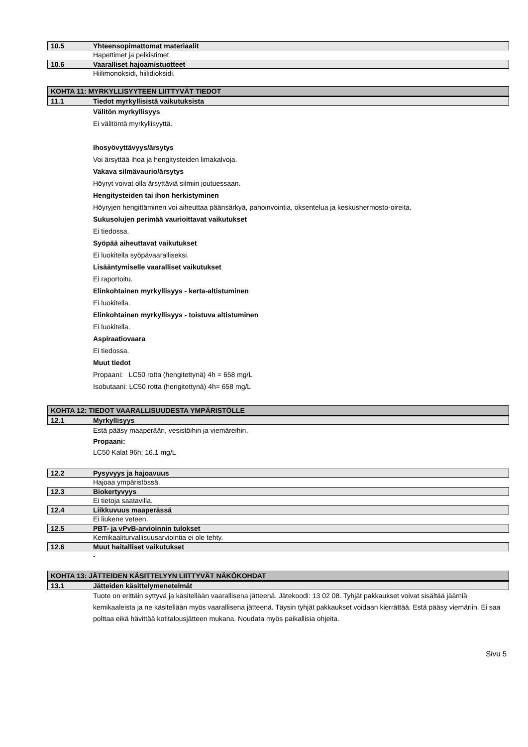10.5 Yhteensopimattomat materiaalit
Hapettimet ja pelkistimet.
10.6 Vaaralliset hajoamistuotteet
Hiilimonoksidi, hiilidioksidi.
KOHTA 11: MYRKYLLISYYTEEN LIITTYVÄT TIEDOT
11.1 Tiedot myrkyllisistä vaikutuksista
Välitön myrkyllisyys
Ei välitöntä myrkyllisyyttä.
Ihosyövyttävyys/ärsytys
Voi ärsyttää ihoa ja hengitysteiden limakalvoja.
Vakava silmävaurio/ärsytys
Höyryt voivat olla ärsyttäviä silmiin joutuessaan.
Hengitysteiden tai ihon herkistyminen
Höyryjen hengittäminen voi aiheuttaa päänsärkyä, pahoinvointia, oksentelua ja keskushermosto-oireita.
Sukusolujen perimää vaurioittavat vaikutukset
Ei tiedossa.
Syöpää aiheuttavat vaikutukset
Ei luokitella syöpävaaralliseksi.
Lisääntymiselle vaaralliset vaikutukset
Ei raportoitu.
Elinkohtainen myrkyllisyys - kerta-altistuminen
Ei luokitella.
Elinkohtainen myrkyllisyys - toistuva altistuminen
Ei luokitella.
Aspiraatiovaara
Ei tiedossa.
Muut tiedot
Propaani: LC50 rotta (hengitettynä) 4h = 658 mg/L
Isobutaani: LC50 rotta (hengitettynä) 4h= 658 mg/L
KOHTA 12: TIEDOT VAARALLISUUDESTA YMPÄRISTÖLLE
12.1 Myrkyllisyys
Estä pääsy maaperään, vesistöihin ja viemäreihin.
Propaani:
LC50 Kalat 96h: 16.1 mg/L
12.2 Pysyvyys ja hajoavuus
Hajoaa ympäristössä.
12.3 Biokertyvyys
Ei tietoja saatavilla.
12.4 Liikkuvuus maaperässä
Ei liukene veteen.
12.5 PBT- ja vPvB-arvioinnin tulokset
Kemikaaliturvallisuusarviointia ei ole tehty.
12.6 Muut haitalliset vaikutukset
-
KOHTA 13: JÄTTEIDEN KÄSITTELYYN LIITTYVÄT NÄKÖKOHDAT
13.1 Jätteiden käsittelymenetelmät
Tuote on erittäin syttyvä ja käsitellään vaarallisena jätteenä. Jätekoodi: 13 02 08. Tyhjät pakkaukset voivat sisältää jäämiä kemikaaleista ja ne käsitellään myös vaarallisena jätteenä. Täysin tyhjät pakkaukset voidaan kierrättää. Estä pääsy viemäriin. Ei saa polttaa eikä hävittää kotitalousjätteen mukana. Noudata myös paikallisia ohjeita.
Sivu 5